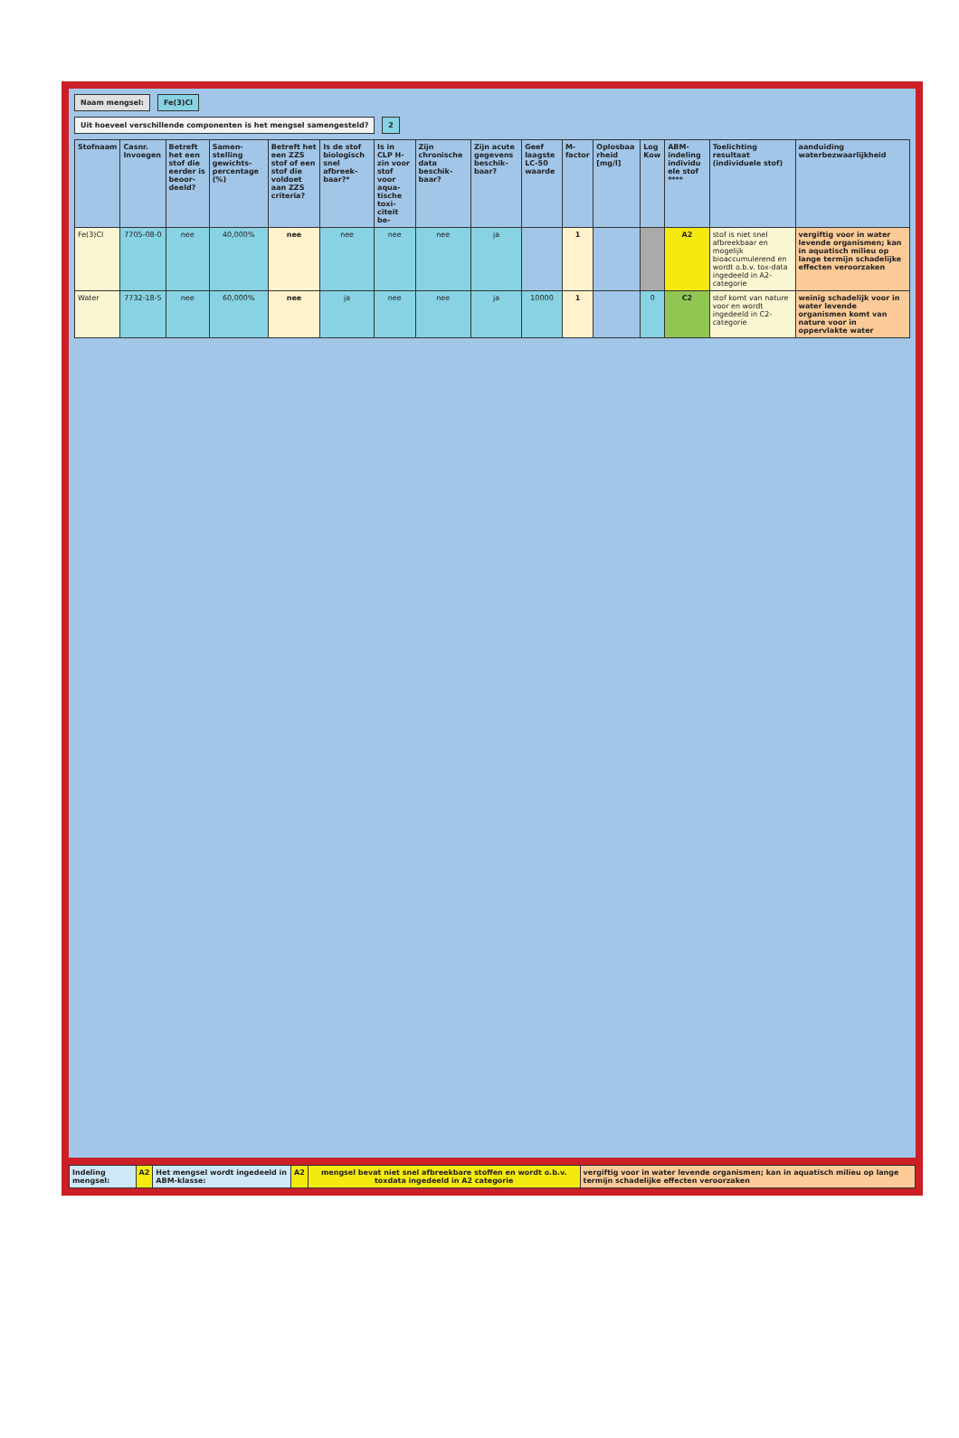Naam mengsel: Fe(3)Cl
Uit hoeveel verschillende componenten is het mengsel samengesteld?
2
| Stofnaam | Casnr. Invoegen | Betreft het een stof die eerder is beoor-deeld? | Samen-stelling gewichts-percentage (%) | Betreft het een ZZS stof of een stof die voldoet aan ZZS criteria? | Is de stof biologisch snel afbreek-baar?* | Is in CLP H-zin voor stof voor aqua-tische toxi-citeit be- | Zijn chronische data beschik-baar? | Zijn acute gegevens beschik-baar? | Geef laagste LC-50 waarde | M-factor | Oplosbaa rheid [mg/l] | Log Kow | ABM-indeling individu ele stof **** | Toelichting resultaat (individuele stof) | aanduiding waterbezwaarlijkheid |
| --- | --- | --- | --- | --- | --- | --- | --- | --- | --- | --- | --- | --- | --- | --- | --- |
| Fe(3)Cl | 7705-08-0 | nee | 40,000% | nee | nee | nee | nee | ja | | 1 | | | A2 | stof is niet snel afbreekbaar en mogelijk bioaccumulerend en wordt o.b.v. tox-data ingedeeld in A2-categorie | vergiftig voor in water levende organismen; kan in aquatisch milieu op lange termijn schadelijke effecten veroorzaken |
| Water | 7732-18-5 | nee | 60,000% | nee | ja | nee | nee | ja | 10000 | 1 | | 0 | C2 | stof komt van nature voor en wordt ingedeeld in C2-categorie | weinig schadelijk voor in water levende organismen komt van nature voor in oppervlakte water |
| Indeling mengsel: | A2 | Het mengsel wordt ingedeeld in ABM-klasse: | A2 | mengsel bevat niet snel afbreekbare stoffen en wordt o.b.v. toxdata ingedeeld in A2 categorie | vergiftig voor in water levende organismen; kan in aquatisch milieu op lange termijn schadelijke effecten veroorzaken |